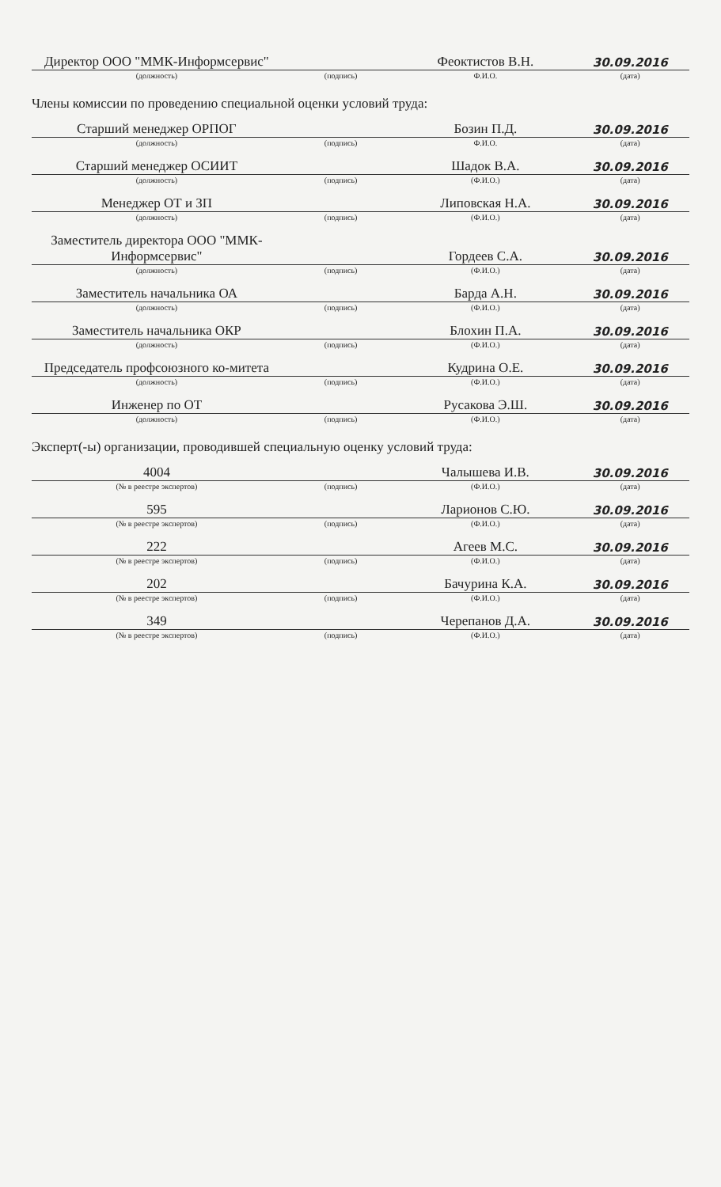| Директор ООО "ММК-Информсервис" | | Феоктистов В.Н. | 30.09.2016 |
| (должность) | (подпись) | Ф.И.О. | (дата) |
Члены комиссии по проведению специальной оценки условий труда:
| Старший менеджер ОРПОГ | | Бозин П.Д. | 30.09.2016 |
| (должность) | (подпись) | Ф.И.О. | (дата) |
| Старший менеджер ОСИИТ | | Шадок В.А. | 30.09.2016 |
| (должность) | (подпись) | (Ф.И.О.) | (дата) |
| Менеджер ОТ и ЗП | | Липовская Н.А. | 30.09.2016 |
| (должность) | (подпись) | (Ф.И.О.) | (дата) |
| Заместитель директора ООО "ММК-Информсервис" | | Гордеев С.А. | 30.09.2016 |
| (должность) | (подпись) | (Ф.И.О.) | (дата) |
| Заместитель начальника ОА | | Барда А.Н. | 30.09.2016 |
| (должность) | (подпись) | (Ф.И.О.) | (дата) |
| Заместитель начальника ОКР | | Блохин П.А. | 30.09.2016 |
| (должность) | (подпись) | (Ф.И.О.) | (дата) |
| Председатель профсоюзного ко-митета | | Кудрина О.Е. | 30.09.2016 |
| (должность) | (подпись) | (Ф.И.О.) | (дата) |
| Инженер по ОТ | | Русакова Э.Ш. | 30.09.2016 |
| (должность) | (подпись) | (Ф.И.О.) | (дата) |
Эксперт(-ы) организации, проводившей специальную оценку условий труда:
| 4004 | | Чалышева И.В. | 30.09.2016 |
| (№ в реестре экспертов) | (подпись) | (Ф.И.О.) | (дата) |
| 595 | | Ларионов С.Ю. | 30.09.2016 |
| (№ в реестре экспертов) | (подпись) | (Ф.И.О.) | (дата) |
| 222 | | Агеев М.С. | 30.09.2016 |
| (№ в реестре экспертов) | (подпись) | (Ф.И.О.) | (дата) |
| 202 | | Бачурина К.А. | 30.09.2016 |
| (№ в реестре экспертов) | (подпись) | (Ф.И.О.) | (дата) |
| 349 | | Черепанов Д.А. | 30.09.2016 |
| (№ в реестре экспертов) | (подпись) | (Ф.И.О.) | (дата) |